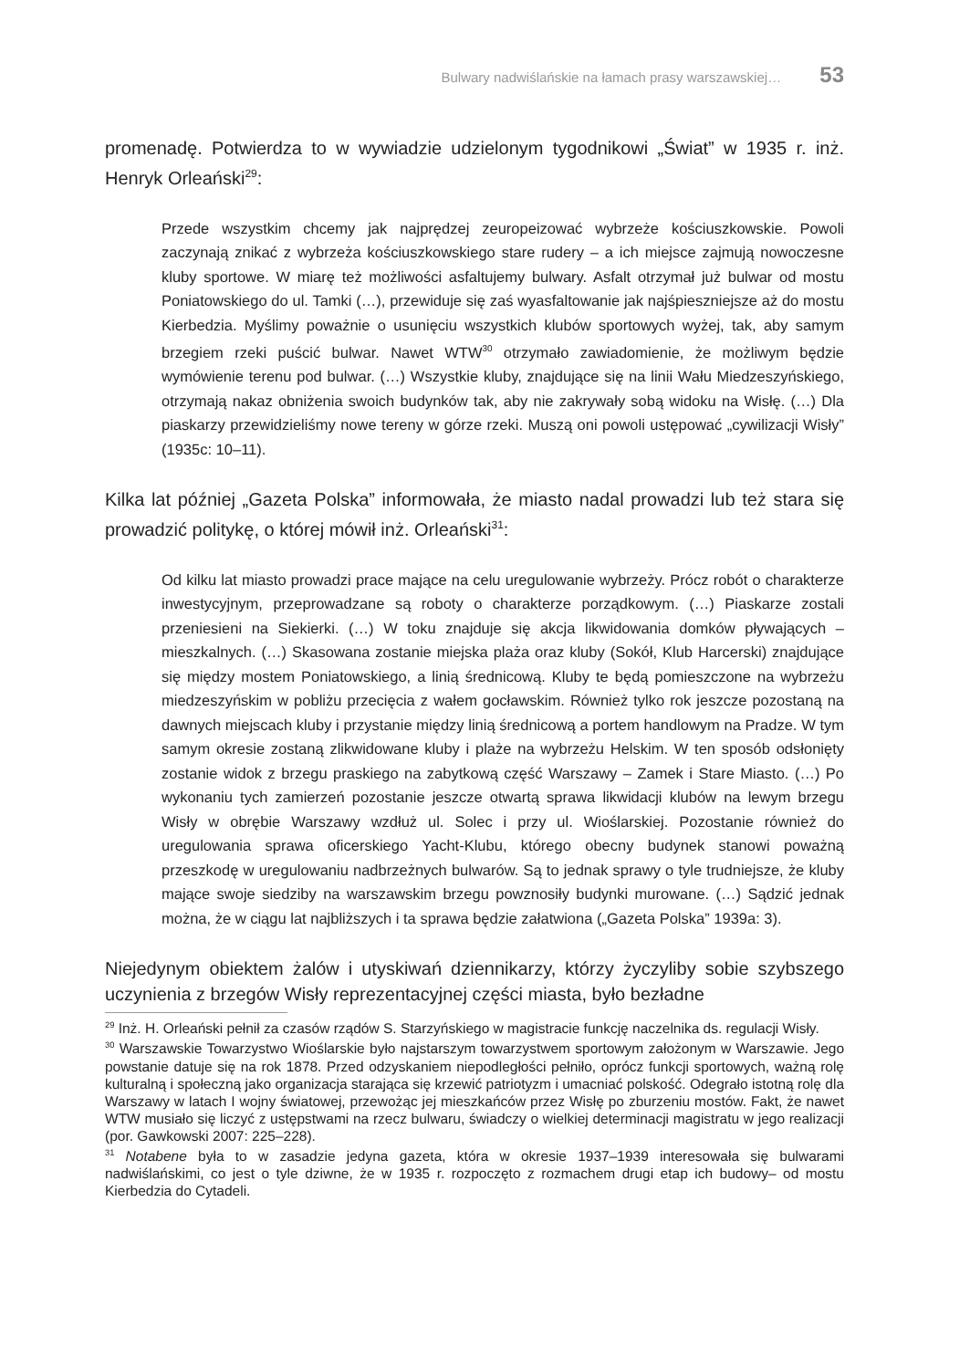Bulwary nadwiślańskie na łamach prasy warszawskiej… 53
promenadę. Potwierdza to w wywiadzie udzielonym tygodnikowi „Świat” w 1935 r. inż. Henryk Orleański<sup>29</sup>:
Przede wszystkim chcemy jak najprędzej zeuropeizować wybrzeże kościuszkowskie. Powoli zaczynają znikać z wybrzeża kościuszkowskiego stare rudery – a ich miejsce zajmują nowoczesne kluby sportowe. W miarę też możliwości asfaltujemy bulwary. Asfalt otrzymał już bulwar od mostu Poniatowskiego do ul. Tamki (…), przewiduje się zaś wyasfaltowanie jak najśpieszniejsze aż do mostu Kierbedzia. Myślimy poważnie o usunięciu wszystkich klubów sportowych wyżej, tak, aby samym brzegiem rzeki puścić bulwar. Nawet WTW<sup>30</sup> otrzymało zawiadomienie, że możliwym będzie wymówienie terenu pod bulwar. (…) Wszystkie kluby, znajdujące się na linii Wału Miedzeszyńskiego, otrzymają nakaz obniżenia swoich budynków tak, aby nie zakrywały sobą widoku na Wisłę. (…) Dla piaskarzy przewidzieliśmy nowe tereny w górze rzeki. Muszą oni powoli ustępować „cywilizacji Wisły” (1935c: 10–11).
Kilka lat później „Gazeta Polska” informowała, że miasto nadal prowadzi lub też stara się prowadzić politykę, o której mówił inż. Orleański<sup>31</sup>:
Od kilku lat miasto prowadzi prace mające na celu uregulowanie wybrzeży. Prócz robót o charakterze inwestycyjnym, przeprowadzane są roboty o charakterze porządkowym. (…) Piaskarze zostali przeniesieni na Siekierki. (…) W toku znajduje się akcja likwidowania domków pływających – mieszkalnych. (…) Skasowana zostanie miejska plaża oraz kluby (Sokół, Klub Harcerski) znajdujące się między mostem Poniatowskiego, a linią średnicową. Kluby te będą pomieszczone na wybrzeżu miedzeszyńskim w pobliżu przecięcia z wałem gocławskim. Również tylko rok jeszcze pozostaną na dawnych miejscach kluby i przystanie między linią średnicową a portem handlowym na Pradze. W tym samym okresie zostaną zlikwidowane kluby i plaże na wybrzeżu Helskim. W ten sposób odsłonięty zostanie widok z brzegu praskiego na zabytkową część Warszawy – Zamek i Stare Miasto. (…) Po wykonaniu tych zamierzeń pozostanie jeszcze otwartą sprawa likwidacji klubów na lewym brzegu Wisły w obrębie Warszawy wzdłuż ul. Solec i przy ul. Wioślarskiej. Pozostanie również do uregulowania sprawa oficerskiego Yacht-Klubu, którego obecny budynek stanowi poważną przeszkodę w uregulowaniu nadbrzeżnych bulwarów. Są to jednak sprawy o tyle trudniejsze, że kluby mające swoje siedziby na warszawskim brzegu powznosiły budynki murowane. (…) Sądzić jednak można, że w ciągu lat najbliższych i ta sprawa będzie załatwiona („Gazeta Polska” 1939a: 3).
Niejedynym obiektem żalów i utyskiwań dziennikarzy, którzy życzyliby sobie szybszego uczynienia z brzegów Wisły reprezentacyjnej części miasta, było bezładne
<sup>29</sup> Inż. H. Orleański pełnił za czasów rządów S. Starzyńskiego w magistracie funkcję naczelnika ds. regulacji Wisły.
<sup>30</sup> Warszawskie Towarzystwo Wioślarskie było najstarszym towarzystwem sportowym założonym w Warszawie. Jego powstanie datuje się na rok 1878. Przed odzyskaniem niepodległości pełniło, oprócz funkcji sportowych, ważną rolę kulturalną i społeczną jako organizacja starająca się krzewić patriotyzm i umacniać polskość. Odegrało istotną rolę dla Warszawy w latach I wojny światowej, przewożąc jej mieszkańców przez Wisłę po zburzeniu mostów. Fakt, że nawet WTW musiało się liczyć z ustępstwami na rzecz bulwaru, świadczy o wielkiej determinacji magistratu w jego realizacji (por. Gawkowski 2007: 225–228).
<sup>31</sup> Notabene była to w zasadzie jedyna gazeta, która w okresie 1937–1939 interesowała się bulwarami nadwiślańskimi, co jest o tyle dziwne, że w 1935 r. rozpoczęto z rozmachem drugi etap ich budowy– od mostu Kierbedzia do Cytadeli.